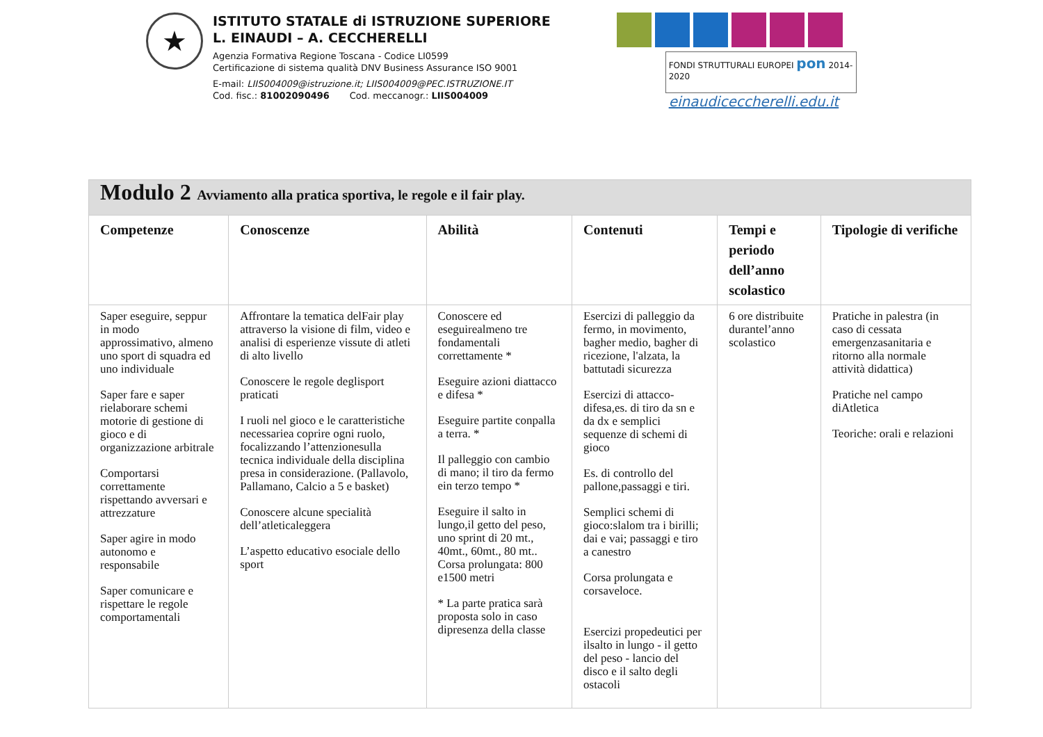★
ISTITUTO STATALE di ISTRUZIONE SUPERIORE
L. EINAUDI – A. CECCHERELLI
Agenzia Formativa Regione Toscana - Codice LI0599
Certificazione di sistema qualità DNV Business Assurance ISO 9001
E-mail: LIIS004009@istruzione.it; LIIS004009@PEC.ISTRUZIONE.IT
Cod. fisc.: 81002090496 Cod. meccanogr.: LIIS004009
FONDI STRUTTURALI EUROPEI pon 2014-2020
einaudiceccherelli.edu.it
| Modulo 2 Avviamento alla pratica sportiva, le regole e il fair play. | | | | | |
| Competenze | Conoscenze | Abilità | Contenuti | Tempi e periodo dell’anno scolastico | Tipologie di verifiche |
| Saper eseguire, seppur in modo approssimativo, almeno uno sport di squadra ed uno individuale Saper fare e saper rielaborare schemi motorie di gestione di gioco e di organizzazione arbitrale Comportarsi correttamente rispettando avversari e attrezzature Saper agire in modo autonomo e responsabile Saper comunicare e rispettare le regole comportamentali | Affrontare la tematica delFair play attraverso la visione di film, video e analisi di esperienze vissute di atleti di alto livello Conoscere le regole deglisport praticati I ruoli nel gioco e le caratteristiche necessariea coprire ogni ruolo, focalizzando l’attenzionesulla tecnica individuale della disciplina presa in considerazione. (Pallavolo, Pallamano, Calcio a 5 e basket) Conoscere alcune specialità dell’atleticaleggera L’aspetto educativo esociale dello sport | Conoscere ed eseguirealmeno tre fondamentali correttamente * Eseguire azioni diattacco e difesa * Eseguire partite conpalla a terra. * Il palleggio con cambio di mano; il tiro da fermo ein terzo tempo * Eseguire il salto in lungo,il getto del peso, uno sprint di 20 mt., 40mt., 60mt., 80 mt.. Corsa prolungata: 800 e1500 metri * La parte pratica sarà proposta solo in caso dipresenza della classe | Esercizi di palleggio da fermo, in movimento, bagher medio, bagher di ricezione, l'alzata, la battutadi sicurezza Esercizi di attacco-difesa,es. di tiro da sn e da dx e semplici sequenze di schemi di gioco Es. di controllo del pallone,passaggi e tiri. Semplici schemi di gioco:slalom tra i birilli; dai e vai; passaggi e tiro a canestro Corsa prolungata e corsaveloce. Esercizi propedeutici per ilsalto in lungo - il getto del peso - lancio del disco e il salto degli ostacoli | 6 ore distribuite durantel’anno scolastico | Pratiche in palestra (in caso di cessata emergenzasanitaria e ritorno alla normale attività didattica) Pratiche nel campo diAtletica Teoriche: orali e relazioni |